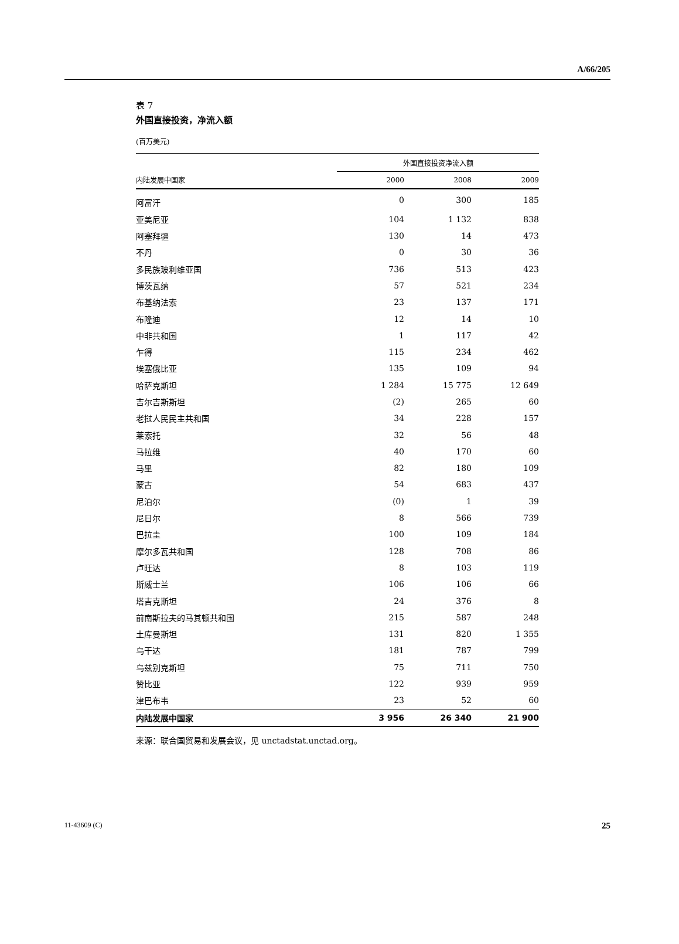A/66/205
表 7
外国直接投资，净流入额
(百万美元)
| | 外国直接投资净流入额 | | |
| --- | --- | --- | --- |
| 内陆发展中国家 | 2000 | 2008 | 2009 |
| 阿富汗 | 0 | 300 | 185 |
| 亚美尼亚 | 104 | 1 132 | 838 |
| 阿塞拜疆 | 130 | 14 | 473 |
| 不丹 | 0 | 30 | 36 |
| 多民族玻利维亚国 | 736 | 513 | 423 |
| 博茨瓦纳 | 57 | 521 | 234 |
| 布基纳法索 | 23 | 137 | 171 |
| 布隆迪 | 12 | 14 | 10 |
| 中非共和国 | 1 | 117 | 42 |
| 乍得 | 115 | 234 | 462 |
| 埃塞俄比亚 | 135 | 109 | 94 |
| 哈萨克斯坦 | 1 284 | 15 775 | 12 649 |
| 吉尔吉斯斯坦 | (2) | 265 | 60 |
| 老挝人民民主共和国 | 34 | 228 | 157 |
| 莱索托 | 32 | 56 | 48 |
| 马拉维 | 40 | 170 | 60 |
| 马里 | 82 | 180 | 109 |
| 蒙古 | 54 | 683 | 437 |
| 尼泊尔 | (0) | 1 | 39 |
| 尼日尔 | 8 | 566 | 739 |
| 巴拉圭 | 100 | 109 | 184 |
| 摩尔多瓦共和国 | 128 | 708 | 86 |
| 卢旺达 | 8 | 103 | 119 |
| 斯威士兰 | 106 | 106 | 66 |
| 塔吉克斯坦 | 24 | 376 | 8 |
| 前南斯拉夫的马其顿共和国 | 215 | 587 | 248 |
| 土库曼斯坦 | 131 | 820 | 1 355 |
| 乌干达 | 181 | 787 | 799 |
| 乌兹别克斯坦 | 75 | 711 | 750 |
| 赞比亚 | 122 | 939 | 959 |
| 津巴布韦 | 23 | 52 | 60 |
| 内陆发展中国家 | 3 956 | 26 340 | 21 900 |
来源：联合国贸易和发展会议，见 unctadstat.unctad.org。
11-43609 (C) 25